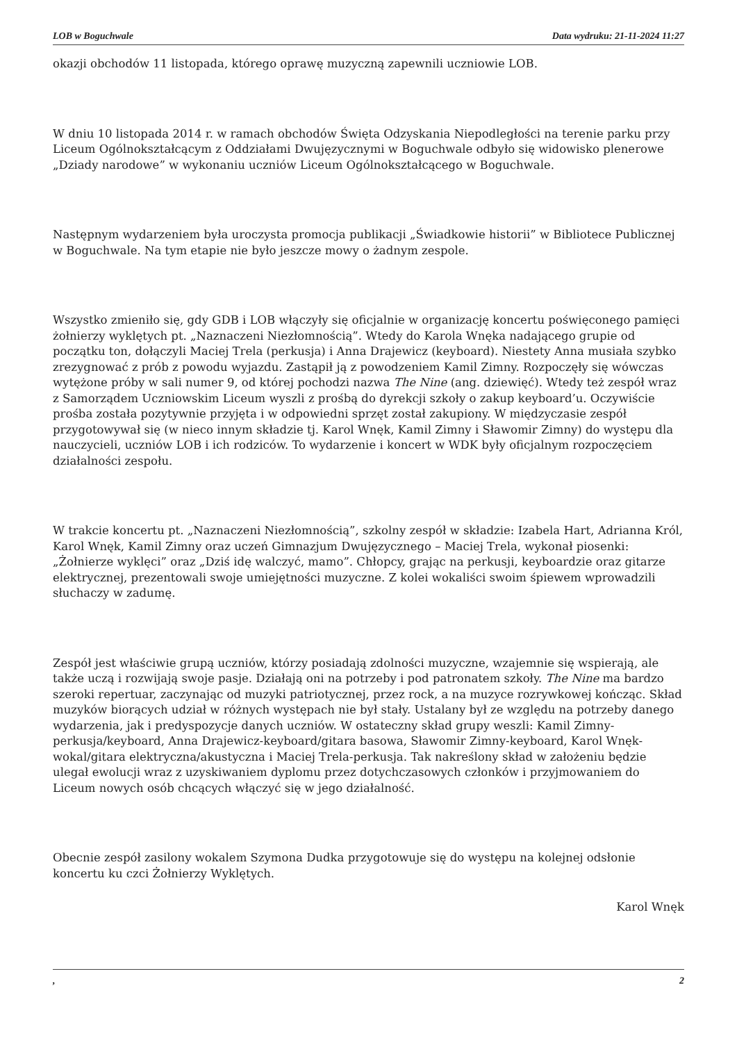LOB w Boguchwale Data wydruku: 21-11-2024 11:27
okazji obchodów 11 listopada, którego oprawę muzyczną zapewnili uczniowie LOB.
W dniu 10 listopada 2014 r. w ramach obchodów Święta Odzyskania Niepodległości na terenie parku przy Liceum Ogólnokształcącym z Oddziałami Dwujęzycznymi w Boguchwale odbyło się widowisko plenerowe „Dziady narodowe” w wykonaniu uczniów Liceum Ogólnokształcącego w Boguchwale.
Następnym wydarzeniem była uroczysta promocja publikacji „Świadkowie historii” w Bibliotece Publicznej w Boguchwale. Na tym etapie nie było jeszcze mowy o żadnym zespole.
Wszystko zmieniło się, gdy GDB i LOB włączyły się oficjalnie w organizację koncertu poświęconego pamięci żołnierzy wyklętych pt. „Naznaczeni Niezłomnością”. Wtedy do Karola Wnęka nadającego grupie od początku ton, dołączyli Maciej Trela (perkusja) i Anna Drajewicz (keyboard). Niestety Anna musiała szybko zrezygnować z prób z powodu wyjazdu. Zastąpił ją z powodzeniem Kamil Zimny. Rozpoczęły się wówczas wytężone próby w sali numer 9, od której pochodzi nazwa The Nine (ang. dziewięć). Wtedy też zespół wraz z Samorządem Uczniowskim Liceum wyszli z prośbą do dyrekcji szkoły o zakup keyboard’u. Oczywiście prośba została pozytywnie przyjęta i w odpowiedni sprzęt został zakupiony. W międzyczasie zespół przygotowywał się (w nieco innym składzie tj. Karol Wnęk, Kamil Zimny i Sławomir Zimny) do występu dla nauczycieli, uczniów LOB i ich rodziców. To wydarzenie i koncert w WDK były oficjalnym rozpoczęciem działalności zespołu.
W trakcie koncertu pt. „Naznaczeni Niezłomnością”, szkolny zespół w składzie: Izabela Hart, Adrianna Król, Karol Wnęk, Kamil Zimny oraz uczeń Gimnazjum Dwujęzycznego – Maciej Trela, wykonał piosenki: „Żołnierze wyklęci” oraz „Dziś idę walczyć, mamo”. Chłopcy, grając na perkusji, keyboardzie oraz gitarze elektrycznej, prezentowali swoje umiejętności muzyczne. Z kolei wokaliści swoim śpiewem wprowadzili słuchaczy w zadumę.
Zespół jest właściwie grupą uczniów, którzy posiadają zdolności muzyczne, wzajemnie się wspierają, ale także uczą i rozwijają swoje pasje. Działają oni na potrzeby i pod patronatem szkoły. The Nine ma bardzo szeroki repertuar, zaczynając od muzyki patriotycznej, przez rock, a na muzyce rozrywkowej kończąc. Skład muzyków biorących udział w różnych występach nie był stały. Ustalany był ze względu na potrzeby danego wydarzenia, jak i predyspozycje danych uczniów. W ostateczny skład grupy weszli: Kamil Zimny-perkusja/keyboard, Anna Drajewicz-keyboard/gitara basowa, Sławomir Zimny-keyboard, Karol Wnęk-wokal/gitara elektryczna/akustyczna i Maciej Trela-perkusja. Tak nakreślony skład w założeniu będzie ulegał ewolucji wraz z uzyskiwaniem dyplomu przez dotychczasowych członków i przyjmowaniem do Liceum nowych osób chcących włączyć się w jego działalność.
Obecnie zespół zasilony wokalem Szymona Dudka przygotowuje się do występu na kolejnej odsłonie koncertu ku czci Żołnierzy Wyklętych.
Karol Wnęk
, 2